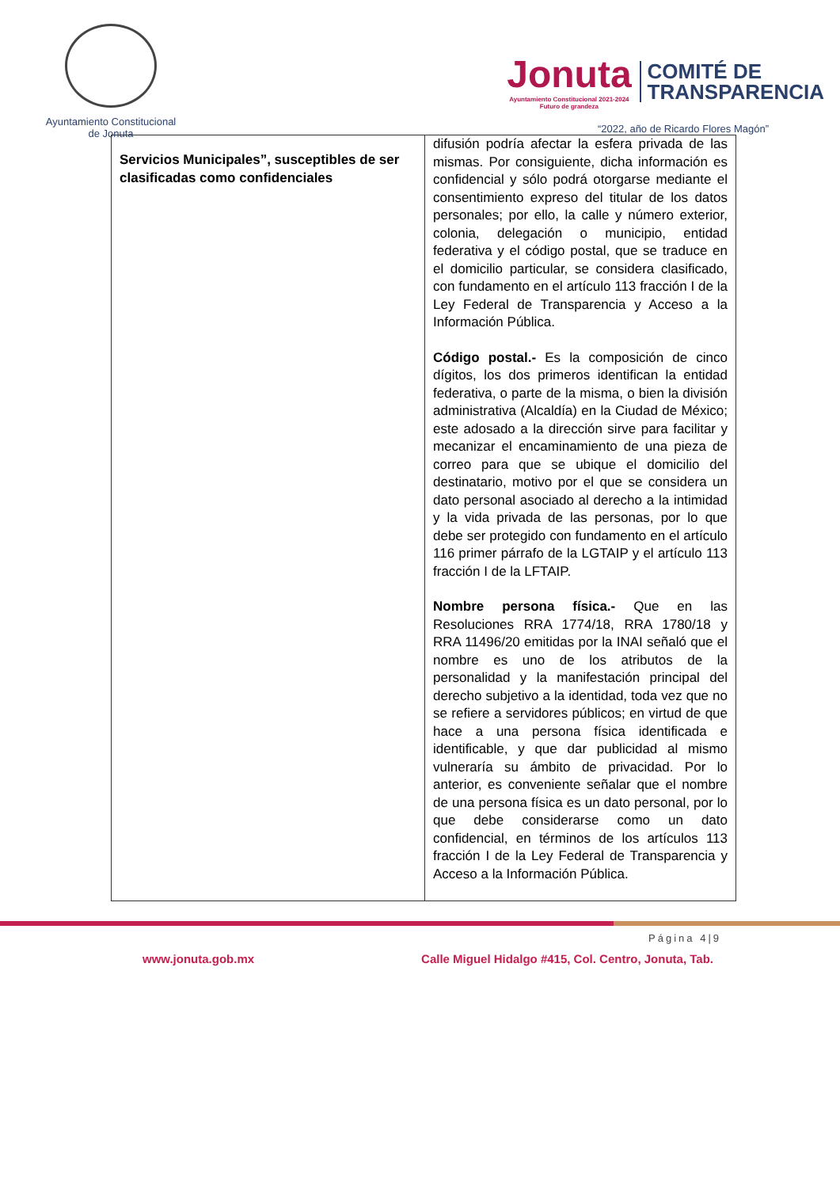Ayuntamiento Constitucional
de Jonuta
Jonuta
Ayuntamiento Constitucional 2021-2024
Futuro de grandeza
COMITÉ DE
TRANSPARENCIA
“2022, año de Ricardo Flores Magón”
| Servicios Municipales”, susceptibles de ser clasificadas como confidenciales | difusión podría afectar la esfera privada de las mismas. Por consiguiente, dicha información es confidencial y sólo podrá otorgarse mediante el consentimiento expreso del titular de los datos personales; por ello, la calle y número exterior, colonia, delegación o municipio, entidad federativa y el código postal, que se traduce en el domicilio particular, se considera clasificado, con fundamento en el artículo 113 fracción I de la Ley Federal de Transparencia y Acceso a la Información Pública. Código postal.- Es la composición de cinco dígitos, los dos primeros identifican la entidad federativa, o parte de la misma, o bien la división administrativa (Alcaldía) en la Ciudad de México; este adosado a la dirección sirve para facilitar y mecanizar el encaminamiento de una pieza de correo para que se ubique el domicilio del destinatario, motivo por el que se considera un dato personal asociado al derecho a la intimidad y la vida privada de las personas, por lo que debe ser protegido con fundamento en el artículo 116 primer párrafo de la LGTAIP y el artículo 113 fracción I de la LFTAIP. Nombre persona física.- Que en las Resoluciones RRA 1774/18, RRA 1780/18 y RRA 11496/20 emitidas por la INAI señaló que el nombre es uno de los atributos de la personalidad y la manifestación principal del derecho subjetivo a la identidad, toda vez que no se refiere a servidores públicos; en virtud de que hace a una persona física identificada e identificable, y que dar publicidad al mismo vulneraría su ámbito de privacidad. Por lo anterior, es conveniente señalar que el nombre de una persona física es un dato personal, por lo que debe considerarse como un dato confidencial, en términos de los artículos 113 fracción I de la Ley Federal de Transparencia y Acceso a la Información Pública. |
Página 4|9
www.jonuta.gob.mx Calle Miguel Hidalgo #415, Col. Centro, Jonuta, Tab.